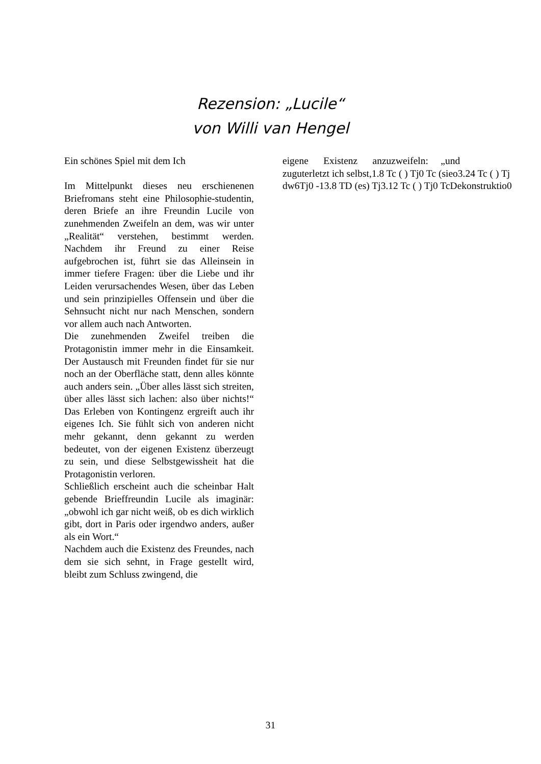Rezension: „Lucile“
von Willi van Hengel
Ein schönes Spiel mit dem Ich
Im Mittelpunkt dieses neu erschienenen Briefromans steht eine Philosophie-studentin, deren Briefe an ihre Freundin Lucile von zunehmenden Zweifeln an dem, was wir unter „Realität“ verstehen, bestimmt werden. Nachdem ihr Freund zu einer Reise aufgebrochen ist, führt sie das Alleinsein in immer tiefere Fragen: über die Liebe und ihr Leiden verursachendes Wesen, über das Leben und sein prinzipielles Offensein und über die Sehnsucht nicht nur nach Menschen, sondern vor allem auch nach Antworten.
Die zunehmenden Zweifel treiben die Protagonistin immer mehr in die Einsamkeit. Der Austausch mit Freunden findet für sie nur noch an der Oberfläche statt, denn alles könnte auch anders sein. „Über alles lässt sich streiten, über alles lässt sich lachen: also über nichts!“ Das Erleben von Kontingenz ergreift auch ihr eigenes Ich. Sie fühlt sich von anderen nicht mehr gekannt, denn gekannt zu werden bedeutet, von der eigenen Existenz überzeugt zu sein, und diese Selbstgewissheit hat die Protagonistin verloren.
Schließlich erscheint auch die scheinbar Halt gebende Brieffreundin Lucile als imaginär: „obwohl ich gar nicht weiß, ob es dich wirklich gibt, dort in Paris oder irgendwo anders, außer als ein Wort.“
Nachdem auch die Existenz des Freundes, nach dem sie sich sehnt, in Frage gestellt wird, bleibt zum Schluss zwingend, die
eigene Existenz anzuzweifeln: „und
zuguterletzt ich selbst,1.8 Tc ( ) Tj0 Tc (sieo3.24 Tc ( ) Tj
dw6Tj0 -13.8 TD (es) Tj3.12 Tc ( ) Tj0 TcDekonstruktio0
31